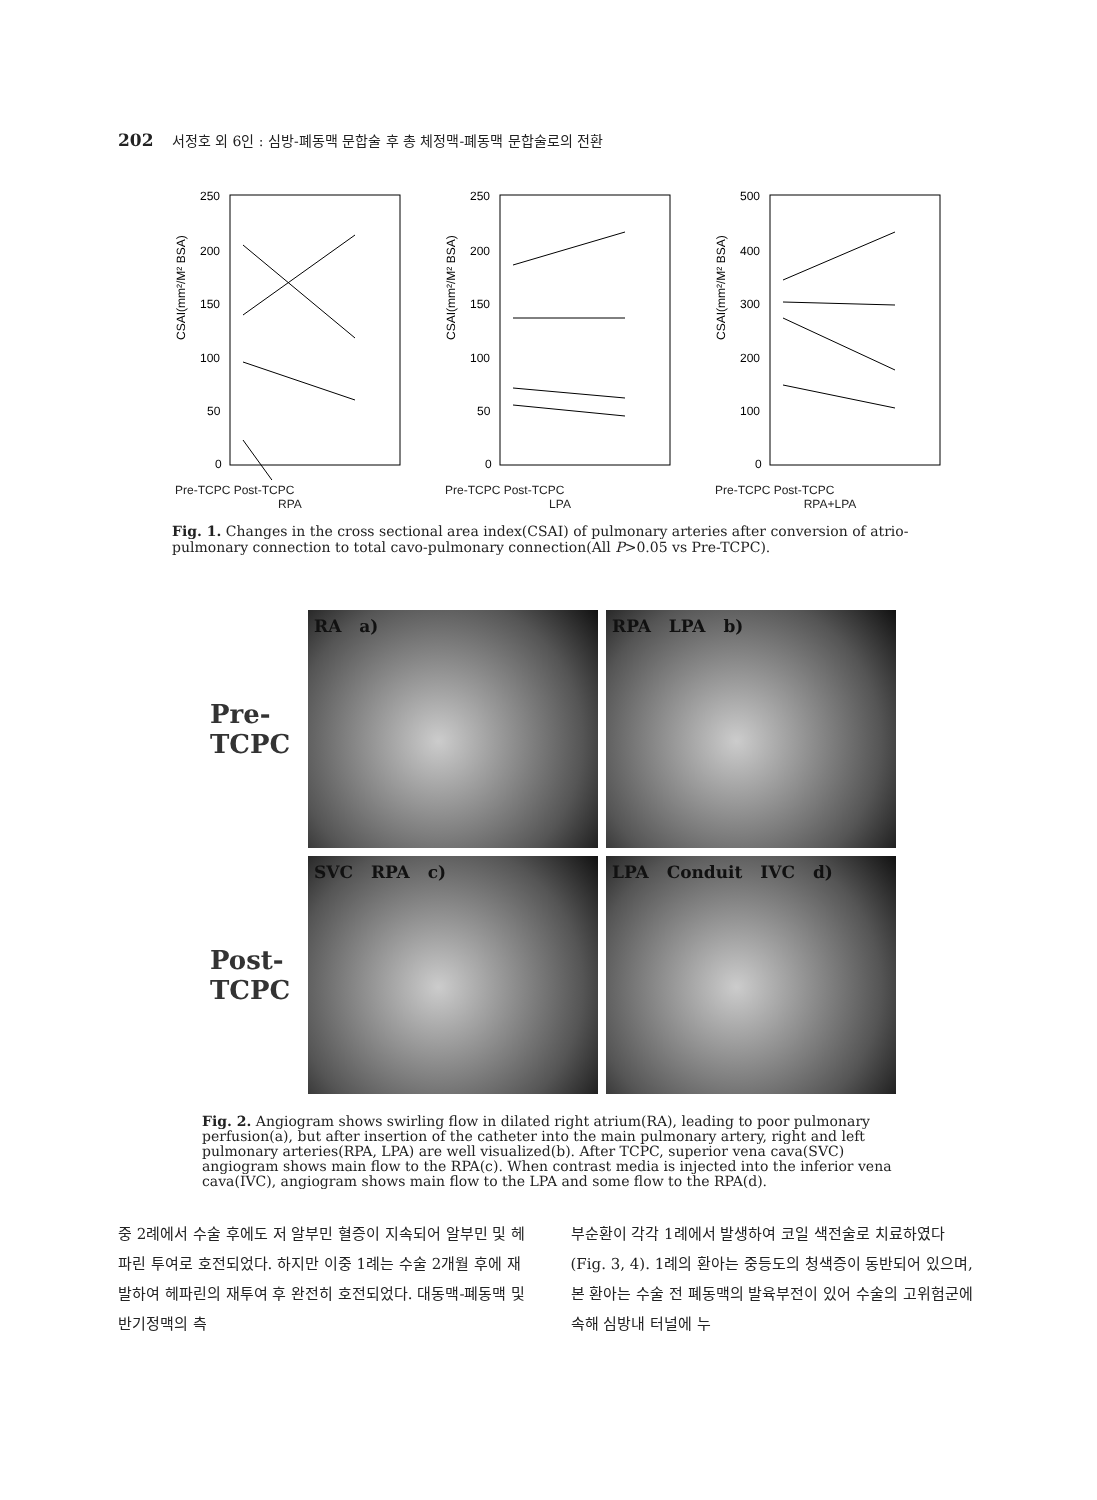202 서정호 외 6인 : 심방-폐동맥 문합술 후 총 체정맥-폐동맥 문합술로의 전환
CSAI(mm²/M² BSA)
250
200
150
100
50
0
Pre-TCPC Post-TCPC
RPA
CSAI(mm²/M² BSA)
250
200
150
100
50
0
Pre-TCPC Post-TCPC
LPA
CSAI(mm²/M² BSA)
500
400
300
200
100
0
Pre-TCPC Post-TCPC
RPA+LPA
Fig. 1. Changes in the cross sectional area index(CSAI) of pulmonary arteries after conversion of atrio-pulmonary connection to total cavo-pulmonary connection(All P>0.05 vs Pre-TCPC).
Pre-
TCPC
RA a)
RPA LPA b)
Post-
TCPC
SVC RPA c)
LPA Conduit IVC d)
Fig. 2. Angiogram shows swirling flow in dilated right atrium(RA), leading to poor pulmonary perfusion(a), but after insertion of the catheter into the main pulmonary artery, right and left pulmonary arteries(RPA, LPA) are well visualized(b). After TCPC, superior vena cava(SVC) angiogram shows main flow to the RPA(c). When contrast media is injected into the inferior vena cava(IVC), angiogram shows main flow to the LPA and some flow to the RPA(d).
중 2례에서 수술 후에도 저 알부민 혈증이 지속되어 알부민 및 헤파린 투여로 호전되었다. 하지만 이중 1례는 수술 2개월 후에 재발하여 헤파린의 재투여 후 완전히 호전되었다. 대동맥-폐동맥 및 반기정맥의 측
부순환이 각각 1례에서 발생하여 코일 색전술로 치료하였다(Fig. 3, 4). 1례의 환아는 중등도의 청색증이 동반되어 있으며, 본 환아는 수술 전 폐동맥의 발육부전이 있어 수술의 고위험군에 속해 심방내 터널에 누